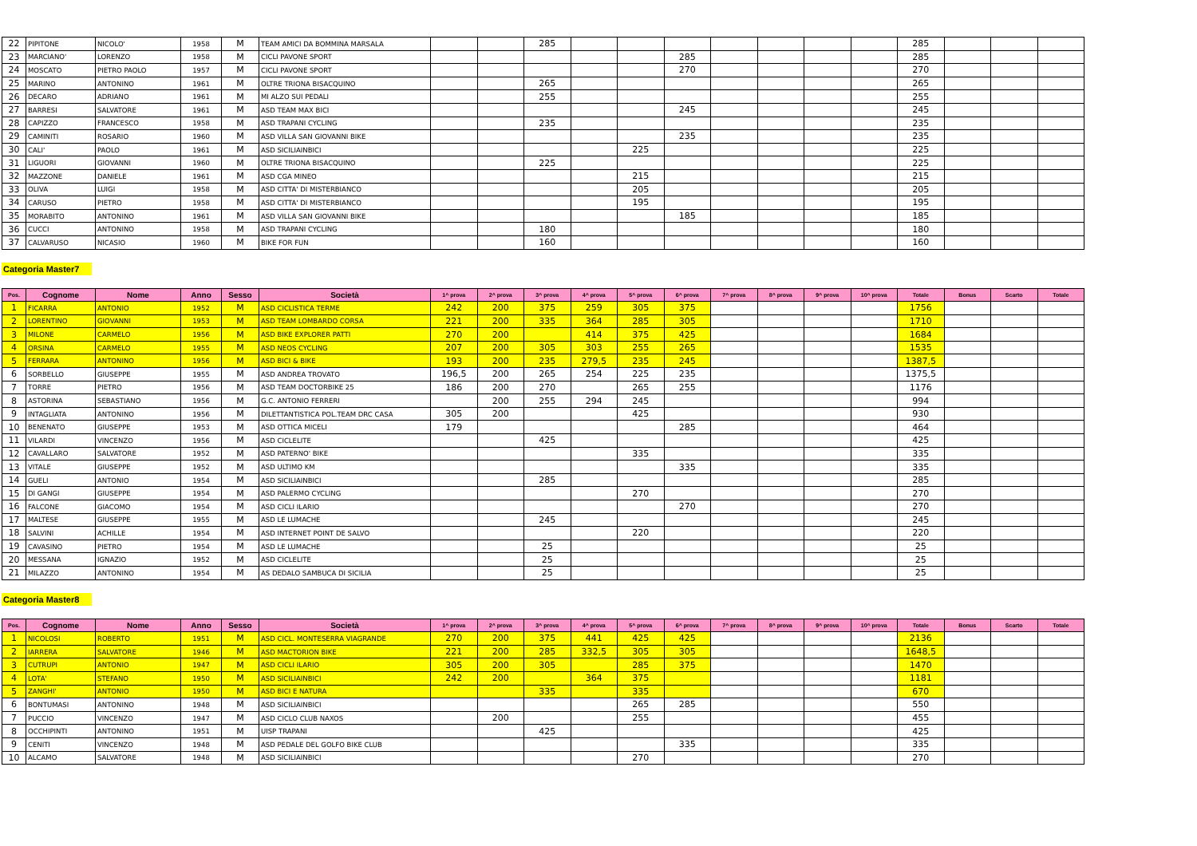| 22 | PIPITONE | NICOLO' | 1958 | M | TEAM AMICI DA BOMMINA MARSALA | | | 285 | | | | | | | | 285 | | | |
| 23 | MARCIANO' | LORENZO | 1958 | M | CICLI PAVONE SPORT | | | | | | 285 | | | | | 285 | | | |
| 24 | MOSCATO | PIETRO PAOLO | 1957 | M | CICLI PAVONE SPORT | | | | | | 270 | | | | | 270 | | | |
| 25 | MARINO | ANTONINO | 1961 | M | OLTRE TRIONA BISACQUINO | | | 265 | | | | | | | | 265 | | | |
| 26 | DECARO | ADRIANO | 1961 | M | MI ALZO SUI PEDALI | | | 255 | | | | | | | | 255 | | | |
| 27 | BARRESI | SALVATORE | 1961 | M | ASD TEAM MAX BICI | | | | | | 245 | | | | | 245 | | | |
| 28 | CAPIZZO | FRANCESCO | 1958 | M | ASD TRAPANI CYCLING | | | 235 | | | | | | | | 235 | | | |
| 29 | CAMINITI | ROSARIO | 1960 | M | ASD VILLA SAN GIOVANNI BIKE | | | | | | 235 | | | | | 235 | | | |
| 30 | CALI' | PAOLO | 1961 | M | ASD SICILIAINBICI | | | | | 225 | | | | | | 225 | | | |
| 31 | LIGUORI | GIOVANNI | 1960 | M | OLTRE TRIONA BISACQUINO | | | 225 | | | | | | | | 225 | | | |
| 32 | MAZZONE | DANIELE | 1961 | M | ASD CGA MINEO | | | | | 215 | | | | | | 215 | | | |
| 33 | OLIVA | LUIGI | 1958 | M | ASD CITTA' DI MISTERBIANCO | | | | | 205 | | | | | | 205 | | | |
| 34 | CARUSO | PIETRO | 1958 | M | ASD CITTA' DI MISTERBIANCO | | | | | 195 | | | | | | 195 | | | |
| 35 | MORABITO | ANTONINO | 1961 | M | ASD VILLA SAN GIOVANNI BIKE | | | | | | 185 | | | | | 185 | | | |
| 36 | CUCCI | ANTONINO | 1958 | M | ASD TRAPANI CYCLING | | | 180 | | | | | | | | 180 | | | |
| 37 | CALVARUSO | NICASIO | 1960 | M | BIKE FOR FUN | | | 160 | | | | | | | | 160 | | | |
Categoria Master7
| Pos. | Cognome | Nome | Anno | Sesso | Società | 1^ prova | 2^ prova | 3^ prova | 4^ prova | 5^ prova | 6^ prova | 7^ prova | 8^ prova | 9^ prova | 10^ prova | Totale | Bonus | Scarto | Totale |
| --- | --- | --- | --- | --- | --- | --- | --- | --- | --- | --- | --- | --- | --- | --- | --- | --- | --- | --- | --- |
| 1 | FICARRA | ANTONIO | 1952 | M | ASD CICLISTICA TERME | 242 | 200 | 375 | 259 | 305 | 375 | | | | | 1756 | | | |
| 2 | LORENTINO | GIOVANNI | 1953 | M | ASD TEAM LOMBARDO CORSA | 221 | 200 | 335 | 364 | 285 | 305 | | | | | 1710 | | | |
| 3 | MILONE | CARMELO | 1956 | M | ASD BIKE EXPLORER PATTI | 270 | 200 | | 414 | 375 | 425 | | | | | 1684 | | | |
| 4 | ORSINA | CARMELO | 1955 | M | ASD NEOS CYCLING | 207 | 200 | 305 | 303 | 255 | 265 | | | | | 1535 | | | |
| 5 | FERRARA | ANTONINO | 1956 | M | ASD BICI & BIKE | 193 | 200 | 235 | 279,5 | 235 | 245 | | | | | 1387,5 | | | |
| 6 | SORBELLO | GIUSEPPE | 1955 | M | ASD ANDREA TROVATO | 196,5 | 200 | 265 | 254 | 225 | 235 | | | | | 1375,5 | | | |
| 7 | TORRE | PIETRO | 1956 | M | ASD TEAM DOCTORBIKE 25 | 186 | 200 | 270 | | 265 | 255 | | | | | 1176 | | | |
| 8 | ASTORINA | SEBASTIANO | 1956 | M | G.C. ANTONIO FERRERI | | 200 | 255 | 294 | 245 | | | | | | 994 | | | |
| 9 | INTAGLIATA | ANTONINO | 1956 | M | DILETTANTISTICA POL.TEAM DRC CASA | 305 | 200 | | | 425 | | | | | | 930 | | | |
| 10 | BENENATO | GIUSEPPE | 1953 | M | ASD OTTICA MICELI | 179 | | | | | 285 | | | | | 464 | | | |
| 11 | VILARDI | VINCENZO | 1956 | M | ASD CICLELITE | | | 425 | | | | | | | | 425 | | | |
| 12 | CAVALLARO | SALVATORE | 1952 | M | ASD PATERNO' BIKE | | | | | 335 | | | | | | 335 | | | |
| 13 | VITALE | GIUSEPPE | 1952 | M | ASD ULTIMO KM | | | | | | 335 | | | | | 335 | | | |
| 14 | GUELI | ANTONIO | 1954 | M | ASD SICILIAINBICI | | | 285 | | | | | | | | 285 | | | |
| 15 | DI GANGI | GIUSEPPE | 1954 | M | ASD PALERMO CYCLING | | | | | 270 | | | | | | 270 | | | |
| 16 | FALCONE | GIACOMO | 1954 | M | ASD CICLI ILARIO | | | | | | 270 | | | | | 270 | | | |
| 17 | MALTESE | GIUSEPPE | 1955 | M | ASD LE LUMACHE | | | 245 | | | | | | | | 245 | | | |
| 18 | SALVINI | ACHILLE | 1954 | M | ASD INTERNET POINT DE SALVO | | | | | 220 | | | | | | 220 | | | |
| 19 | CAVASINO | PIETRO | 1954 | M | ASD LE LUMACHE | | | 25 | | | | | | | | 25 | | | |
| 20 | MESSANA | IGNAZIO | 1952 | M | ASD CICLELITE | | | 25 | | | | | | | | 25 | | | |
| 21 | MILAZZO | ANTONINO | 1954 | M | AS DEDALO SAMBUCA DI SICILIA | | | 25 | | | | | | | | 25 | | | |
Categoria Master8
| Pos. | Cognome | Nome | Anno | Sesso | Società | 1^ prova | 2^ prova | 3^ prova | 4^ prova | 5^ prova | 6^ prova | 7^ prova | 8^ prova | 9^ prova | 10^ prova | Totale | Bonus | Scarto | Totale |
| --- | --- | --- | --- | --- | --- | --- | --- | --- | --- | --- | --- | --- | --- | --- | --- | --- | --- | --- | --- |
| 1 | NICOLOSI | ROBERTO | 1951 | M | ASD CICL. MONTESERRA VIAGRANDE | 270 | 200 | 375 | 441 | 425 | 425 | | | | | 2136 | | | |
| 2 | IARRERA | SALVATORE | 1946 | M | ASD MACTORION BIKE | 221 | 200 | 285 | 332,5 | 305 | 305 | | | | | 1648,5 | | | |
| 3 | CUTRUPI | ANTONIO | 1947 | M | ASD CICLI ILARIO | 305 | 200 | 305 | | 285 | 375 | | | | | 1470 | | | |
| 4 | LOTA' | STEFANO | 1950 | M | ASD SICILIAINBICI | 242 | 200 | | 364 | 375 | | | | | | 1181 | | | |
| 5 | ZANGHI' | ANTONIO | 1950 | M | ASD BICI E NATURA | | | 335 | | 335 | | | | | | 670 | | | |
| 6 | BONTUMASI | ANTONINO | 1948 | M | ASD SICILIAINBICI | | | | | 265 | 285 | | | | | 550 | | | |
| 7 | PUCCIO | VINCENZO | 1947 | M | ASD CICLO CLUB NAXOS | | 200 | | | 255 | | | | | | 455 | | | |
| 8 | OCCHIPINTI | ANTONINO | 1951 | M | UISP TRAPANI | | | 425 | | | | | | | | 425 | | | |
| 9 | CENITI | VINCENZO | 1948 | M | ASD PEDALE DEL GOLFO BIKE CLUB | | | | | | 335 | | | | | 335 | | | |
| 10 | ALCAMO | SALVATORE | 1948 | M | ASD SICILIAINBICI | | | | | 270 | | | | | | 270 | | | |